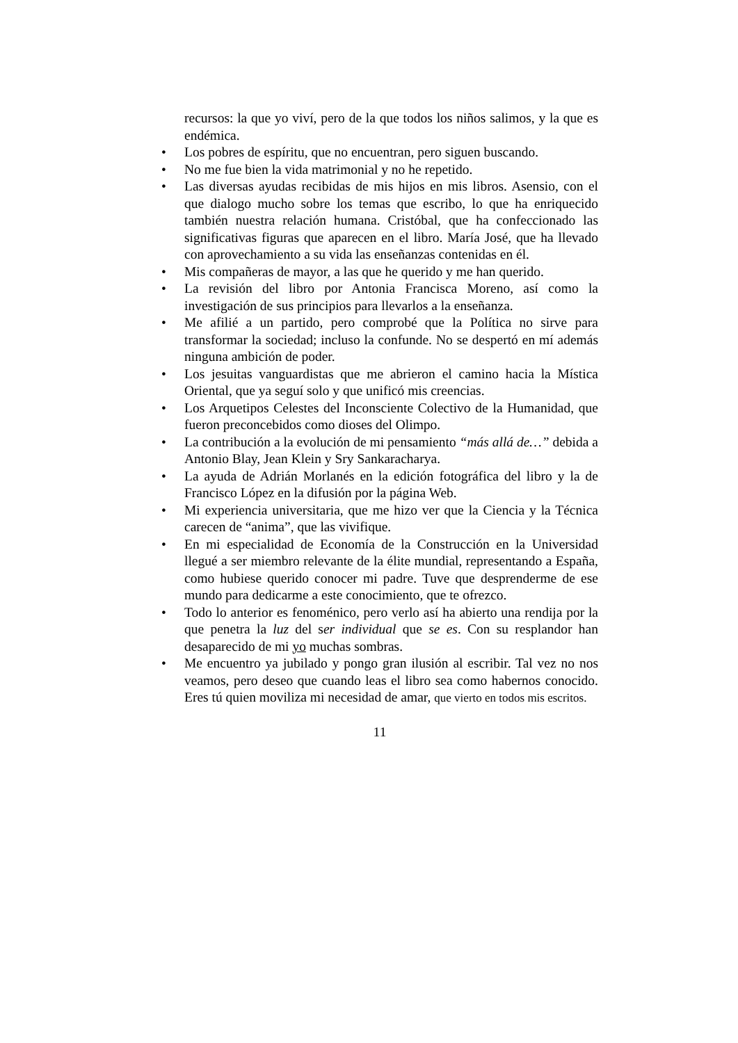recursos: la que yo viví, pero de la que todos los niños salimos, y la que es endémica.
• Los pobres de espíritu, que no encuentran, pero siguen buscando.
• No me fue bien la vida matrimonial y no he repetido.
• Las diversas ayudas recibidas de mis hijos en mis libros. Asensio, con el que dialogo mucho sobre los temas que escribo, lo que ha enriquecido también nuestra relación humana. Cristóbal, que ha confeccionado las significativas figuras que aparecen en el libro. María José, que ha llevado con aprovechamiento a su vida las enseñanzas contenidas en él.
• Mis compañeras de mayor, a las que he querido y me han querido.
• La revisión del libro por Antonia Francisca Moreno, así como la investigación de sus principios para llevarlos a la enseñanza.
• Me afilié a un partido, pero comprobé que la Política no sirve para transformar la sociedad; incluso la confunde. No se despertó en mí además ninguna ambición de poder.
• Los jesuitas vanguardistas que me abrieron el camino hacia la Mística Oriental, que ya seguí solo y que unificó mis creencias.
• Los Arquetipos Celestes del Inconsciente Colectivo de la Humanidad, que fueron preconcebidos como dioses del Olimpo.
• La contribución a la evolución de mi pensamiento “más allá de…” debida a Antonio Blay, Jean Klein y Sry Sankaracharya.
• La ayuda de Adrián Morlanés en la edición fotográfica del libro y la de Francisco López en la difusión por la página Web.
• Mi experiencia universitaria, que me hizo ver que la Ciencia y la Técnica carecen de “anima”, que las vivifique.
• En mi especialidad de Economía de la Construcción en la Universidad llegué a ser miembro relevante de la élite mundial, representando a España, como hubiese querido conocer mi padre. Tuve que desprenderme de ese mundo para dedicarme a este conocimiento, que te ofrezco.
• Todo lo anterior es fenoménico, pero verlo así ha abierto una rendija por la que penetra la luz del ser individual que se es. Con su resplandor han desaparecido de mi yo muchas sombras.
• Me encuentro ya jubilado y pongo gran ilusión al escribir. Tal vez no nos veamos, pero deseo que cuando leas el libro sea como habernos conocido. Eres tú quien moviliza mi necesidad de amar, que vierto en todos mis escritos.
11